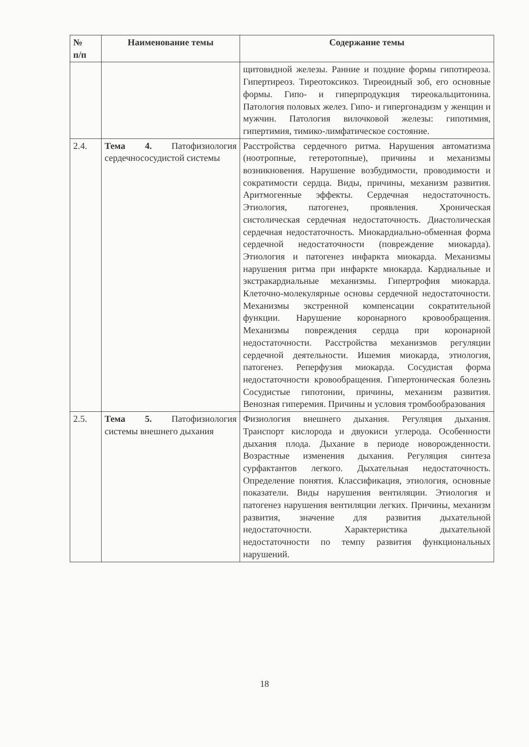| № п/п | Наименование темы | Содержание темы |
| --- | --- | --- |
| | | щитовидной железы. Ранние и поздние формы гипотиреоза. Гипертиреоз. Тиреотоксикоз. Тиреоидный зоб, его основные формы. Гипо- и гиперпродукция тиреокальцитонина. Патология половых желез. Гипо- и гипергонадизм у женщин и мужчин. Патология вилочковой железы: гипотимия, гипертимия, тимико-лимфатическое состояние. |
| 2.4. | Тема 4. Патофизиология сердечнососудистой системы | Расстройства сердечного ритма. Нарушения автоматизма (ноотропные, гетеротопные), причины и механизмы возникновения. Нарушение возбудимости, проводимости и сократимости сердца. Виды, причины, механизм развития. Аритмогенные эффекты. Сердечная недостаточность. Этиология, патогенез, проявления. Хроническая систолическая сердечная недостаточность. Диастолическая сердечная недостаточность. Миокардиально-обменная форма сердечной недостаточности (повреждение миокарда). Этиология и патогенез инфаркта миокарда. Механизмы нарушения ритма при инфаркте миокарда. Кардиальные и экстракардиальные механизмы. Гипертрофия миокарда. Клеточно-молекулярные основы сердечной недостаточности. Механизмы экстренной компенсации сократительной функции. Нарушение коронарного кровообращения. Механизмы повреждения сердца при коронарной недостаточности. Расстройства механизмов регуляции сердечной деятельности. Ишемия миокарда, этиология, патогенез. Реперфузия миокарда. Сосудистая форма недостаточности кровообращения. Гипертоническая болезнь Сосудистые гипотонии, причины, механизм развития. Венозная гиперемия. Причины и условия тромбообразования |
| 2.5. | Тема 5. Патофизиология системы внешнего дыхания | Физиология внешнего дыхания. Регуляция дыхания. Транспорт кислорода и двуокиси углерода. Особенности дыхания плода. Дыхание в периоде новорожденности. Возрастные изменения дыхания. Регуляция синтеза сурфактантов легкого. Дыхательная недостаточность. Определение понятия. Классификация, этиология, основные показатели. Виды нарушения вентиляции. Этиология и патогенез нарушения вентиляции легких. Причины, механизм развития, значение для развития дыхательной недостаточности. Характеристика дыхательной недостаточности по темпу развития функциональных нарушений. |
18